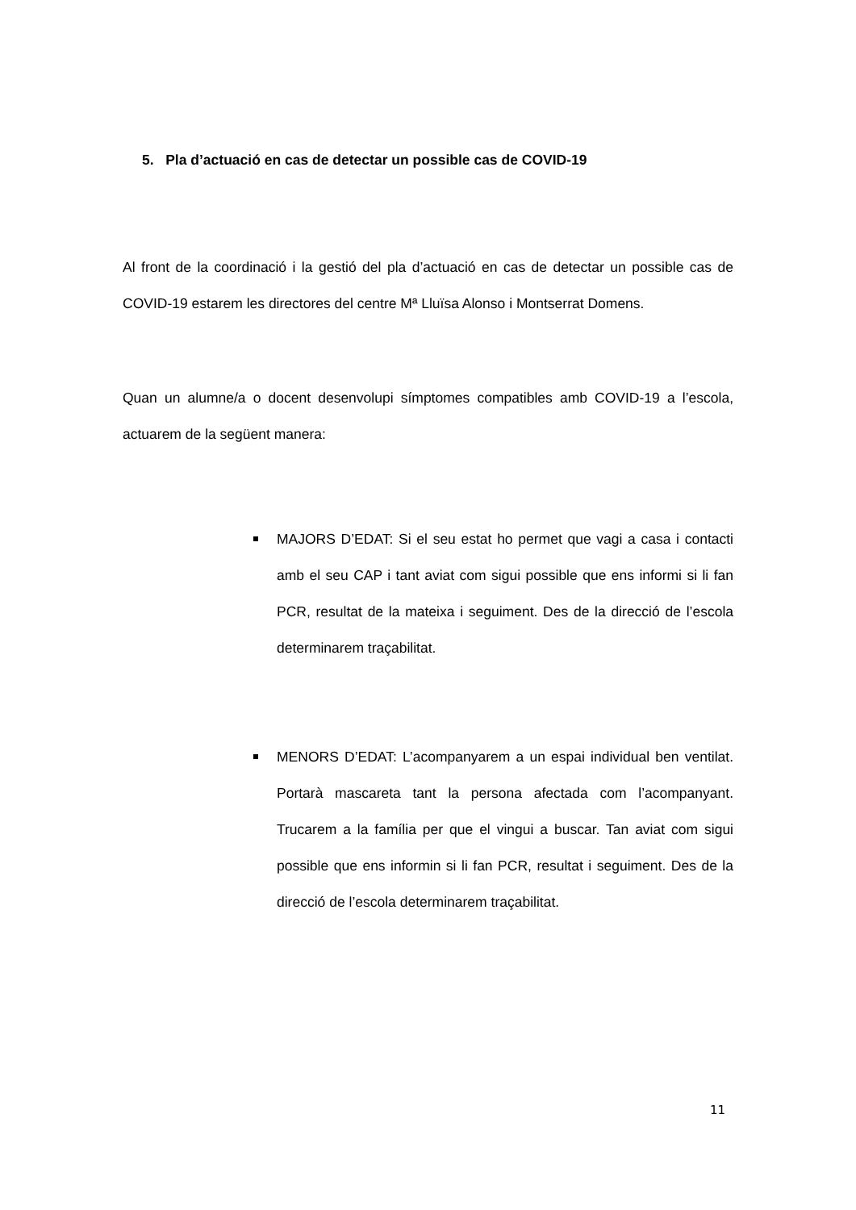5. Pla d’actuació en cas de detectar un possible cas de COVID-19
Al front de la coordinació i la gestió del pla d’actuació en cas de detectar un possible cas de COVID-19 estarem les directores del centre Mª Lluïsa Alonso i Montserrat Domens.
Quan un alumne/a o docent desenvolupi símptomes compatibles amb COVID-19 a l’escola, actuarem de la següent manera:
MAJORS D’EDAT: Si el seu estat ho permet que vagi a casa i contacti amb el seu CAP i tant aviat com sigui possible que ens informi si li fan PCR, resultat de la mateixa i seguiment. Des de la direcció de l’escola determinarem traçabilitat.
MENORS D’EDAT: L’acompanyarem a un espai individual ben ventilat. Portarà mascareta tant la persona afectada com l’acompanyant. Trucarem a la família per que el vingui a buscar. Tan aviat com sigui possible que ens informin si li fan PCR, resultat i seguiment. Des de la direcció de l’escola determinarem traçabilitat.
11